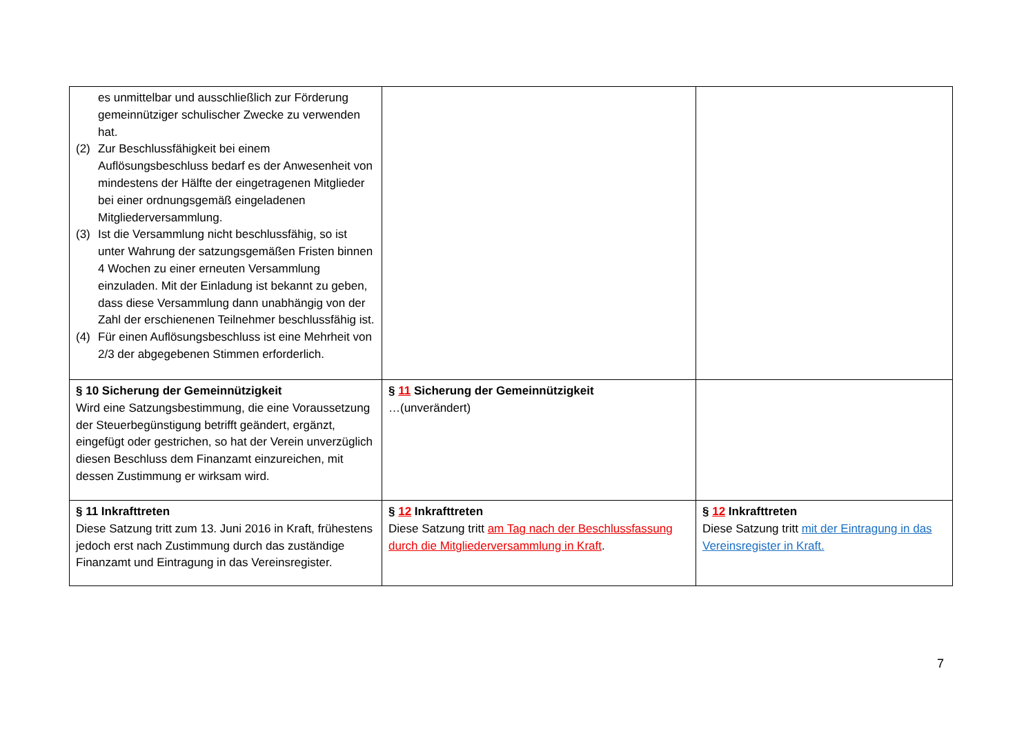| es unmittelbar und ausschließlich zur Förderung gemeinnütziger schulischer Zwecke zu verwenden hat. (2) Zur Beschlussfähigkeit bei einem Auflösungsbeschluss bedarf es der Anwesenheit von mindestens der Hälfte der eingetragenen Mitglieder bei einer ordnungsgemäß eingeladenen Mitgliederversammlung. (3) Ist die Versammlung nicht beschlussfähig, so ist unter Wahrung der satzungsgemäßen Fristen binnen 4 Wochen zu einer erneuten Versammlung einzuladen. Mit der Einladung ist bekannt zu geben, dass diese Versammlung dann unabhängig von der Zahl der erschienenen Teilnehmer beschlussfähig ist. (4) Für einen Auflösungsbeschluss ist eine Mehrheit von 2/3 der abgegebenen Stimmen erforderlich. | | |
| § 10 Sicherung der Gemeinnützigkeit Wird eine Satzungsbestimmung, die eine Voraussetzung der Steuerbegünstigung betrifft geändert, ergänzt, eingefügt oder gestrichen, so hat der Verein unverzüglich diesen Beschluss dem Finanzamt einzureichen, mit dessen Zustimmung er wirksam wird. | § 11 Sicherung der Gemeinnützigkeit …(unverändert) | |
| § 11 Inkrafttreten Diese Satzung tritt zum 13. Juni 2016 in Kraft, frühestens jedoch erst nach Zustimmung durch das zuständige Finanzamt und Eintragung in das Vereinsregister. | § 12 Inkrafttreten Diese Satzung tritt am Tag nach der Beschlussfassung durch die Mitgliederversammlung in Kraft . | § 12 Inkrafttreten Diese Satzung tritt mit der Eintragung in das Vereinsregister in Kraft. |
7